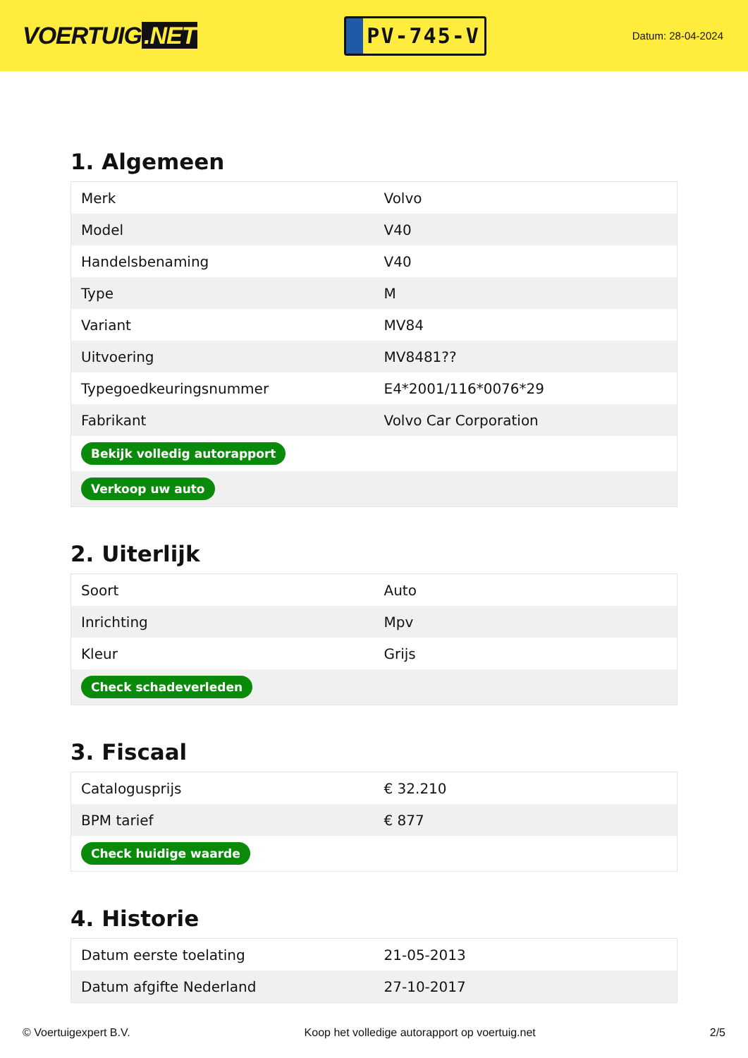VOERTUIG.NET
PV-745-V
Datum: 28-04-2024
1. Algemeen
| Merk | Volvo |
| Model | V40 |
| Handelsbenaming | V40 |
| Type | M |
| Variant | MV84 |
| Uitvoering | MV8481?? |
| Typegoedkeuringsnummer | E4*2001/116*0076*29 |
| Fabrikant | Volvo Car Corporation |
| Bekijk volledig autorapport | |
| Verkoop uw auto | |
2. Uiterlijk
| Soort | Auto |
| Inrichting | Mpv |
| Kleur | Grijs |
| Check schadeverleden | |
3. Fiscaal
| Catalogusprijs | € 32.210 |
| BPM tarief | € 877 |
| Check huidige waarde | |
4. Historie
| Datum eerste toelating | 21-05-2013 |
| Datum afgifte Nederland | 27-10-2017 |
© Voertuigexpert B.V. Koop het volledige autorapport op voertuig.net 2/5